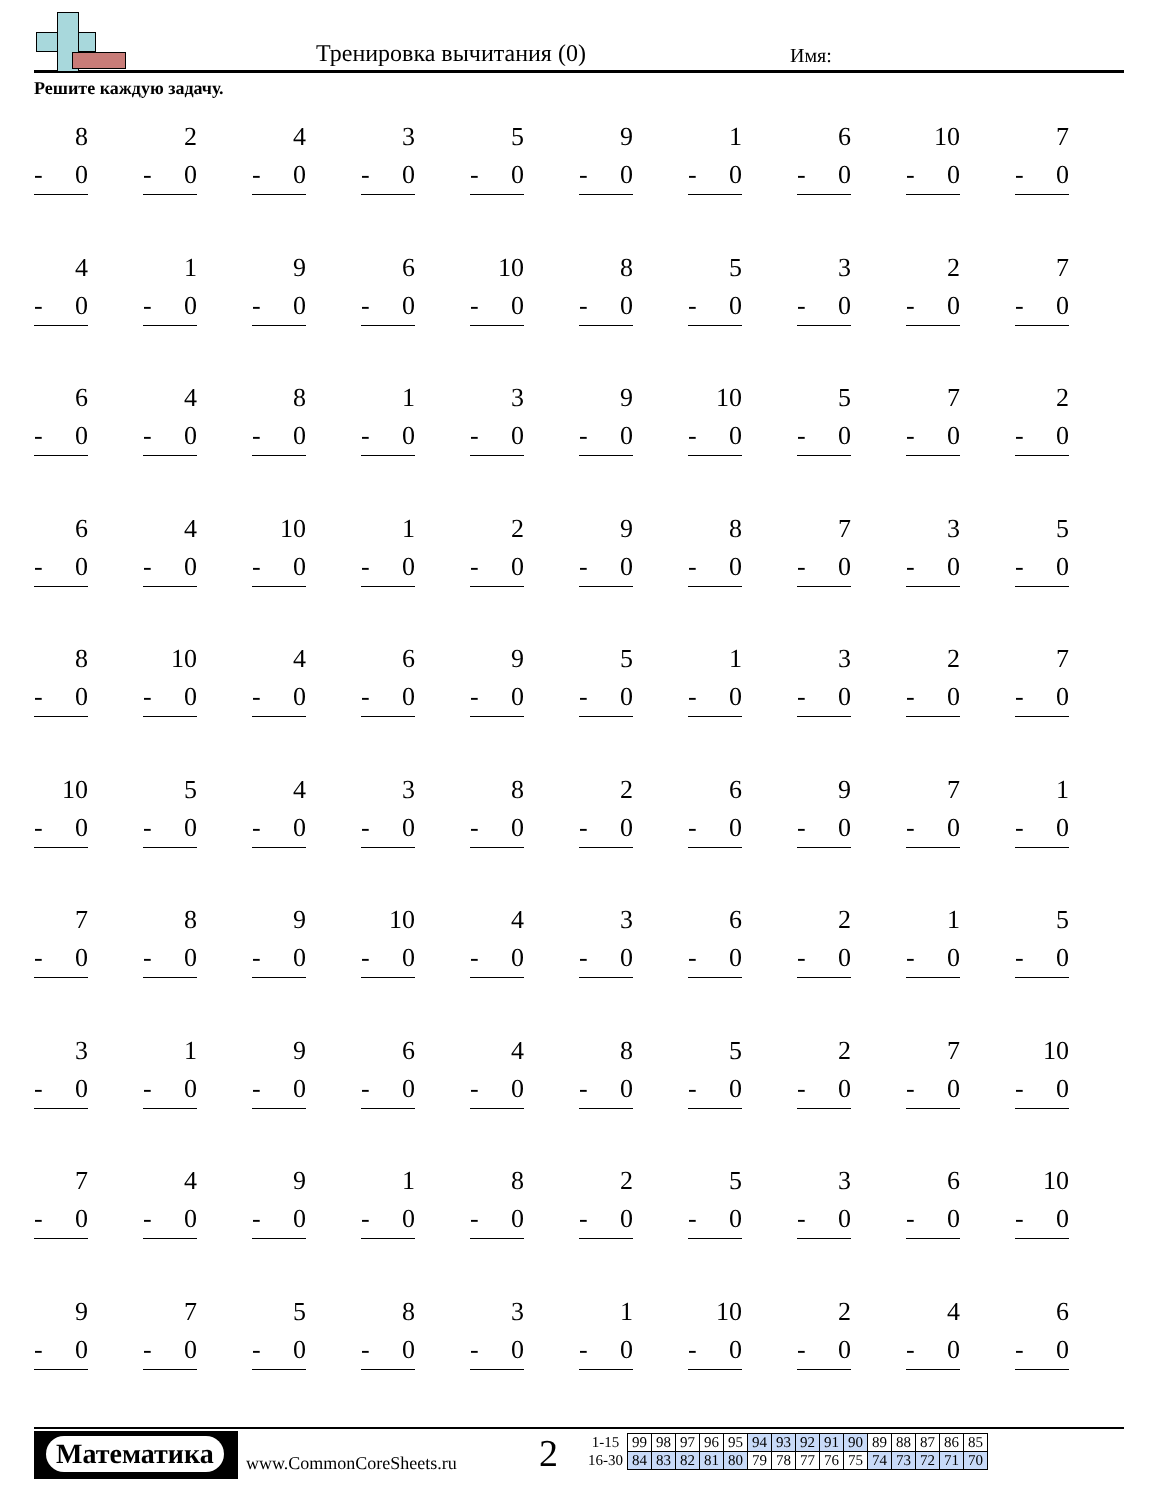Тренировка вычитания (0) Имя:
Решите каждую задачу.
| 8 - 0 | 2 - 0 | 4 - 0 | 3 - 0 | 5 - 0 | 9 - 0 | 1 - 0 | 6 - 0 | 10 - 0 | 7 - 0 |
| 4 - 0 | 1 - 0 | 9 - 0 | 6 - 0 | 10 - 0 | 8 - 0 | 5 - 0 | 3 - 0 | 2 - 0 | 7 - 0 |
| 6 - 0 | 4 - 0 | 8 - 0 | 1 - 0 | 3 - 0 | 9 - 0 | 10 - 0 | 5 - 0 | 7 - 0 | 2 - 0 |
| 6 - 0 | 4 - 0 | 10 - 0 | 1 - 0 | 2 - 0 | 9 - 0 | 8 - 0 | 7 - 0 | 3 - 0 | 5 - 0 |
| 8 - 0 | 10 - 0 | 4 - 0 | 6 - 0 | 9 - 0 | 5 - 0 | 1 - 0 | 3 - 0 | 2 - 0 | 7 - 0 |
| 10 - 0 | 5 - 0 | 4 - 0 | 3 - 0 | 8 - 0 | 2 - 0 | 6 - 0 | 9 - 0 | 7 - 0 | 1 - 0 |
| 7 - 0 | 8 - 0 | 9 - 0 | 10 - 0 | 4 - 0 | 3 - 0 | 6 - 0 | 2 - 0 | 1 - 0 | 5 - 0 |
| 3 - 0 | 1 - 0 | 9 - 0 | 6 - 0 | 4 - 0 | 8 - 0 | 5 - 0 | 2 - 0 | 7 - 0 | 10 - 0 |
| 7 - 0 | 4 - 0 | 9 - 0 | 1 - 0 | 8 - 0 | 2 - 0 | 5 - 0 | 3 - 0 | 6 - 0 | 10 - 0 |
| 9 - 0 | 7 - 0 | 5 - 0 | 8 - 0 | 3 - 0 | 1 - 0 | 10 - 0 | 2 - 0 | 4 - 0 | 6 - 0 |
Математика
www.CommonCoreSheets.ru 2
| 1-15 | 99 | 98 | 97 | 96 | 95 | 94 | 93 | 92 | 91 | 90 | 89 | 88 | 87 | 86 | 85 |
| 16-30 | 84 | 83 | 82 | 81 | 80 | 79 | 78 | 77 | 76 | 75 | 74 | 73 | 72 | 71 | 70 |